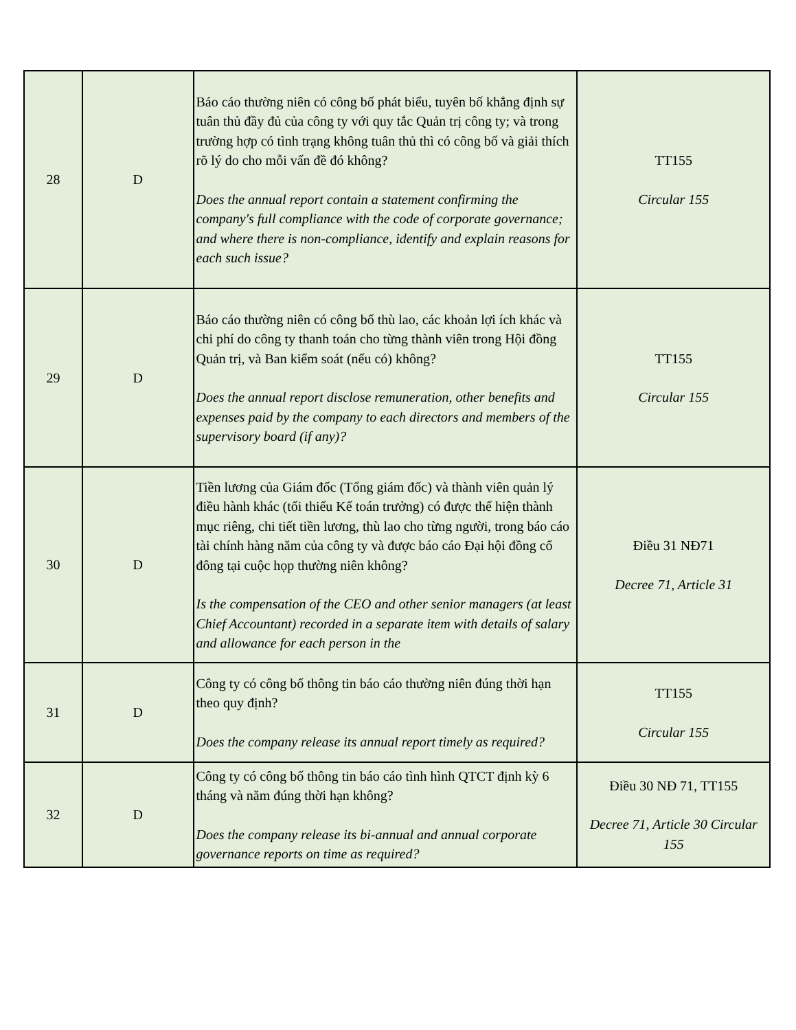| 28 | D | Báo cáo thường niên có công bố phát biểu, tuyên bố khẳng định sự tuân thủ đầy đủ của công ty với quy tắc Quản trị công ty; và trong trường hợp có tình trạng không tuân thủ thì có công bố và giải thích rõ lý do cho mỗi vấn đề đó không? Does the annual report contain a statement confirming the company's full compliance with the code of corporate governance; and where there is non-compliance, identify and explain reasons for each such issue? | TT155 Circular 155 |
| 29 | D | Báo cáo thường niên có công bố thù lao, các khoản lợi ích khác và chi phí do công ty thanh toán cho từng thành viên trong Hội đồng Quản trị, và Ban kiểm soát (nếu có) không? Does the annual report disclose remuneration, other benefits and expenses paid by the company to each directors and members of the supervisory board (if any)? | TT155 Circular 155 |
| 30 | D | Tiền lương của Giám đốc (Tổng giám đốc) và thành viên quản lý điều hành khác (tối thiểu Kế toán trưởng) có được thể hiện thành mục riêng, chi tiết tiền lương, thù lao cho từng người, trong báo cáo tài chính hàng năm của công ty và được báo cáo Đại hội đồng cổ đông tại cuộc họp thường niên không? Is the compensation of the CEO and other senior managers (at least Chief Accountant) recorded in a separate item with details of salary and allowance for each person in the | Điều 31 NĐ71 Decree 71, Article 31 |
| 31 | D | Công ty có công bố thông tin báo cáo thường niên đúng thời hạn theo quy định? Does the company release its annual report timely as required? | TT155 Circular 155 |
| 32 | D | Công ty có công bố thông tin báo cáo tình hình QTCT định kỳ 6 tháng và năm đúng thời hạn không? Does the company release its bi-annual and annual corporate governance reports on time as required? | Điều 30 NĐ 71, TT155 Decree 71, Article 30 Circular 155 |